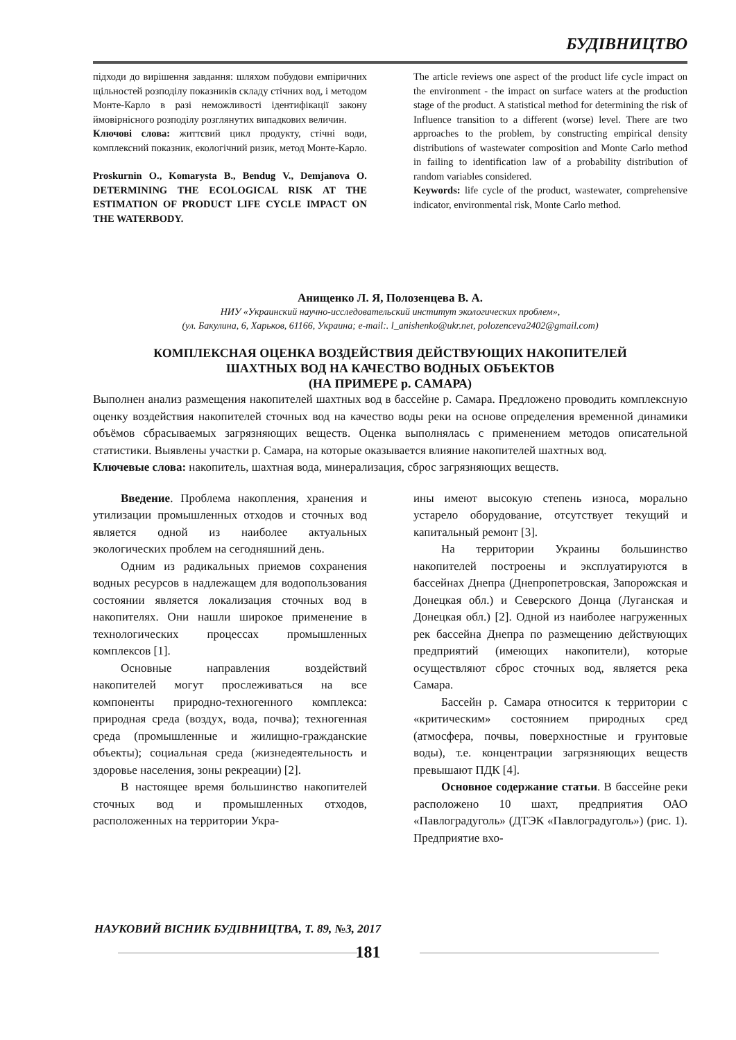БУДІВНИЦТВО
підходи до вирішення завдання: шляхом побудови емпіричних щільностей розподілу показників складу стічних вод, і методом Монте-Карло в разі неможливості ідентифікації закону ймовірнісного розподілу розглянутих випадкових величин.
Ключові слова: життєвий цикл продукту, стічні води, комплексний показник, екологічний ризик, метод Монте-Карло.
Proskurnin O., Komarysta B., Bendug V., Demjanova O. DETERMINING THE ECOLOGICAL RISK AT THE ESTIMATION OF PRODUCT LIFE CYCLE IMPACT ON THE WATERBODY.
The article reviews one aspect of the product life cycle impact on the environment - the impact on surface waters at the production stage of the product. A statistical method for determining the risk of Influence transition to a different (worse) level. There are two approaches to the problem, by constructing empirical density distributions of wastewater composition and Monte Carlo method in failing to identification law of a probability distribution of random variables considered.
Keywords: life cycle of the product, wastewater, comprehensive indicator, environmental risk, Monte Carlo method.
Анищенко Л. Я, Полозенцева В. А.
НИУ «Украинский научно-исследовательский институт экологических проблем»,
(ул. Бакулина, 6, Харьков, 61166, Украина; e-mail:. l_anishenko@ukr.net, polozenceva2402@gmail.com)
КОМПЛЕКСНАЯ ОЦЕНКА ВОЗДЕЙСТВИЯ ДЕЙСТВУЮЩИХ НАКОПИТЕЛЕЙ
ШАХТНЫХ ВОД НА КАЧЕСТВО ВОДНЫХ ОБЪЕКТОВ
(НА ПРИМЕРЕ р. САМАРА)
Выполнен анализ размещения накопителей шахтных вод в бассейне р. Самара. Предложено проводить комплексную оценку воздействия накопителей сточных вод на качество воды реки на основе определения временной динамики объёмов сбрасываемых загрязняющих веществ. Оценка выполнялась с применением методов описательной статистики. Выявлены участки р. Самара, на которые оказывается влияние накопителей шахтных вод.
Ключевые слова: накопитель, шахтная вода, минерализация, сброс загрязняющих веществ.
Введение. Проблема накопления, хранения и утилизации промышленных отходов и сточных вод является одной из наиболее актуальных экологических проблем на сегодняшний день.
Одним из радикальных приемов сохранения водных ресурсов в надлежащем для водопользования состоянии является локализация сточных вод в накопителях. Они нашли широкое применение в технологических процессах промышленных комплексов [1].
Основные направления воздействий накопителей могут прослеживаться на все компоненты природно-техногенного комплекса: природная среда (воздух, вода, почва); техногенная среда (промышленные и жилищно-гражданские объекты); социальная среда (жизнедеятельность и здоровье населения, зоны рекреации) [2].
В настоящее время большинство накопителей сточных вод и промышленных отходов, расположенных на территории Укра-
ины имеют высокую степень износа, морально устарело оборудование, отсутствует текущий и капитальный ремонт [3].
На территории Украины большинство накопителей построены и эксплуатируются в бассейнах Днепра (Днепропетровская, Запорожская и Донецкая обл.) и Северского Донца (Луганская и Донецкая обл.) [2]. Одной из наиболее нагруженных рек бассейна Днепра по размещению действующих предприятий (имеющих накопители), которые осуществляют сброс сточных вод, является река Самара.
Бассейн р. Самара относится к территории с «критическим» состоянием природных сред (атмосфера, почвы, поверхностные и грунтовые воды), т.е. концентрации загрязняющих веществ превышают ПДК [4].
Основное содержание статьи. В бассейне реки расположено 10 шахт, предприятия ОАО «Павлоградуголь» (ДТЭК «Павлоградуголь») (рис. 1). Предприятие вхо-
НАУКОВИЙ ВІСНИК БУДІВНИЦТВА, Т. 89, №3, 2017
181